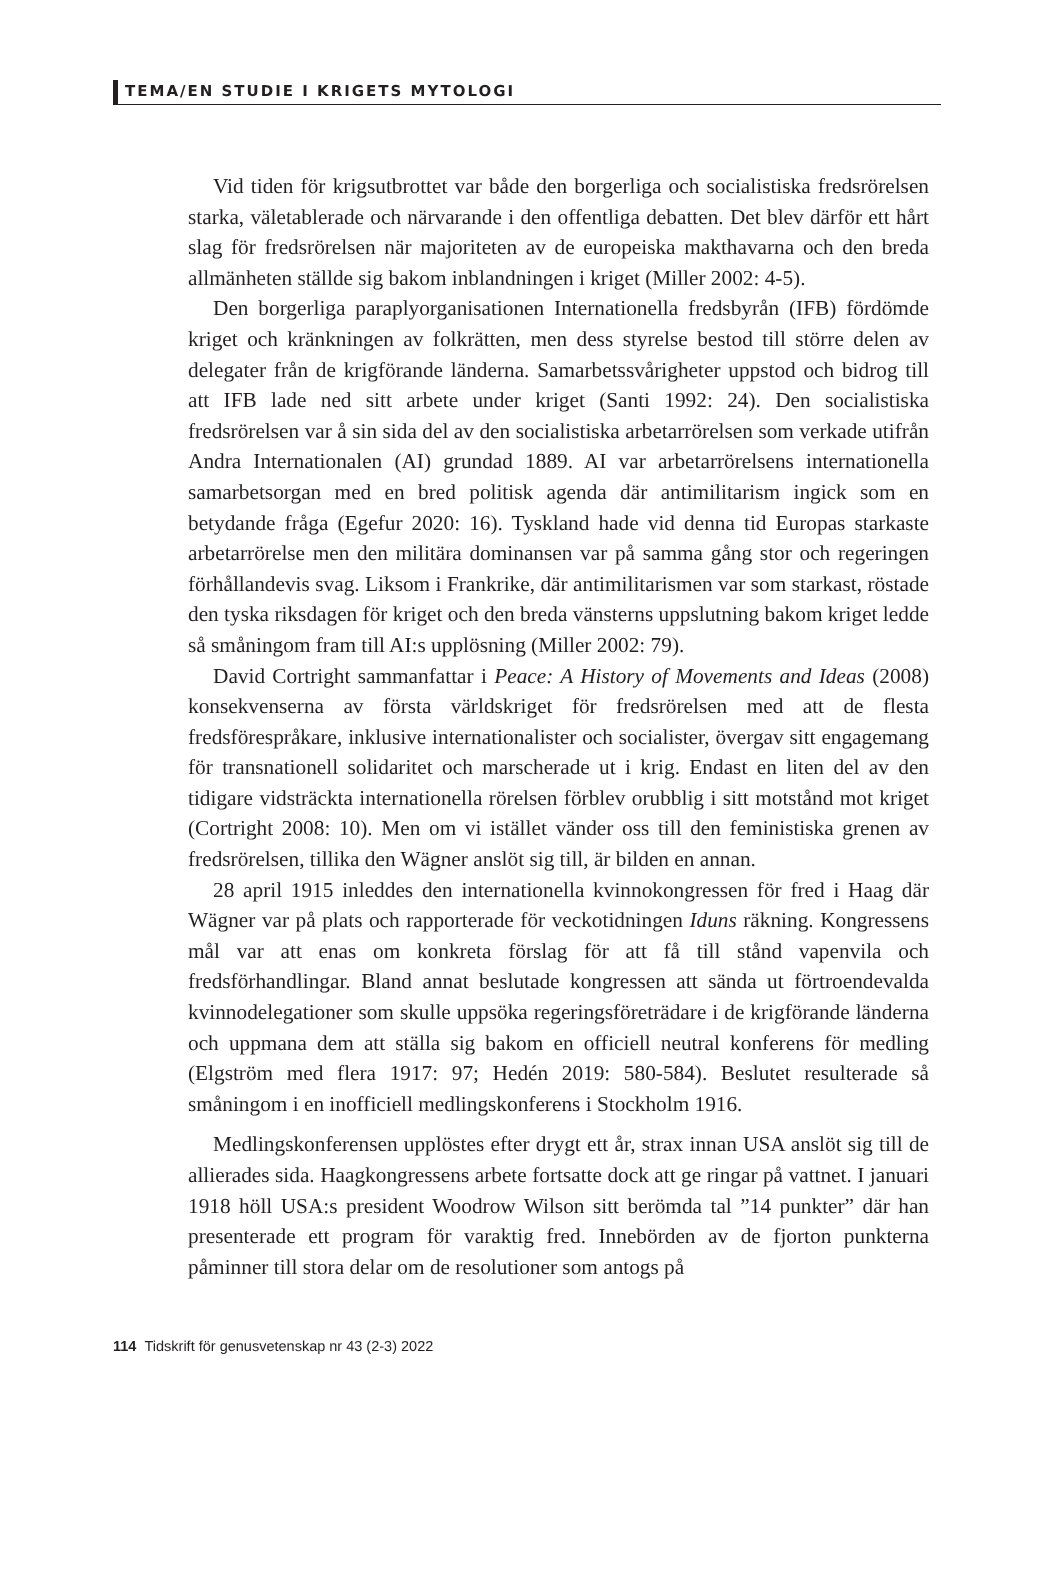TEMA/EN STUDIE I KRIGETS MYTOLOGI
Vid tiden för krigsutbrottet var både den borgerliga och socialistiska fredsrörelsen starka, väletablerade och närvarande i den offentliga debatten. Det blev därför ett hårt slag för fredsrörelsen när majoriteten av de europeiska makthavarna och den breda allmänheten ställde sig bakom inblandningen i kriget (Miller 2002: 4-5).
Den borgerliga paraplyorganisationen Internationella fredsbyrån (IFB) fördömde kriget och kränkningen av folkrätten, men dess styrelse bestod till större delen av delegater från de krigförande länderna. Samarbetssvårigheter uppstod och bidrog till att IFB lade ned sitt arbete under kriget (Santi 1992: 24). Den socialistiska fredsrörelsen var å sin sida del av den socialistiska arbetarrörelsen som verkade utifrån Andra Internationalen (AI) grundad 1889. AI var arbetarrörelsens internationella samarbetsorgan med en bred politisk agenda där antimilitarism ingick som en betydande fråga (Egefur 2020: 16). Tyskland hade vid denna tid Europas starkaste arbetarrörelse men den militära dominansen var på samma gång stor och regeringen förhållandevis svag. Liksom i Frankrike, där antimilitarismen var som starkast, röstade den tyska riksdagen för kriget och den breda vänsterns uppslutning bakom kriget ledde så småningom fram till AI:s upplösning (Miller 2002: 79).
David Cortright sammanfattar i Peace: A History of Movements and Ideas (2008) konsekvenserna av första världskriget för fredsrörelsen med att de flesta fredsförespråkare, inklusive internationalister och socialister, övergav sitt engagemang för transnationell solidaritet och marscherade ut i krig. Endast en liten del av den tidigare vidsträckta internationella rörelsen förblev orubblig i sitt motstånd mot kriget (Cortright 2008: 10). Men om vi istället vänder oss till den feministiska grenen av fredsrörelsen, tillika den Wägner anslöt sig till, är bilden en annan.
28 april 1915 inleddes den internationella kvinnokongressen för fred i Haag där Wägner var på plats och rapporterade för veckotidningen Iduns räkning. Kongressens mål var att enas om konkreta förslag för att få till stånd vapenvila och fredsförhandlingar. Bland annat beslutade kongressen att sända ut förtroendevalda kvinnodelegationer som skulle uppsöka regeringsföreträdare i de krigförande länderna och uppmana dem att ställa sig bakom en officiell neutral konferens för medling (Elgström med flera 1917: 97; Hedén 2019: 580-584). Beslutet resulterade så småningom i en inofficiell medlingskonferens i Stockholm 1916.
Medlingskonferensen upplöstes efter drygt ett år, strax innan USA anslöt sig till de allierades sida. Haagkongressens arbete fortsatte dock att ge ringar på vattnet. I januari 1918 höll USA:s president Woodrow Wilson sitt berömda tal ”14 punkter” där han presenterade ett program för varaktig fred. Innebörden av de fjorton punkterna påminner till stora delar om de resolutioner som antogs på
114 Tidskrift för genusvetenskap nr 43 (2-3) 2022